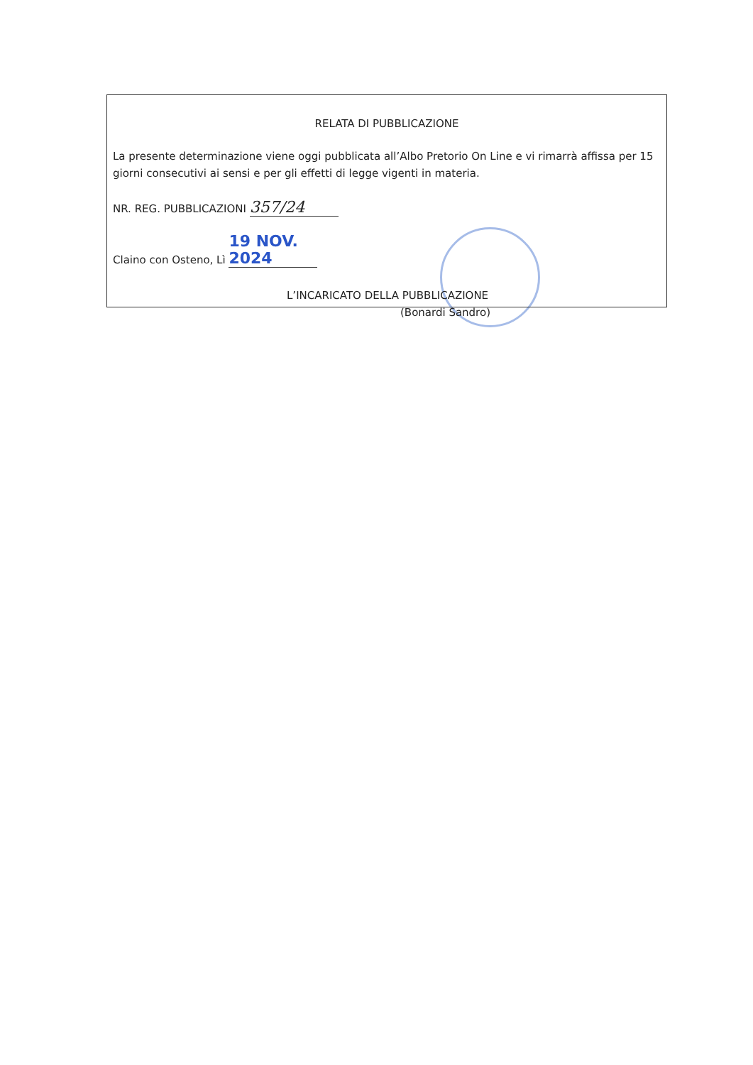RELATA DI PUBBLICAZIONE
La presente determinazione viene oggi pubblicata all’Albo Pretorio On Line e vi rimarrà affissa per 15 giorni consecutivi ai sensi e per gli effetti di legge vigenti in materia.
NR. REG. PUBBLICAZIONI 357/24
Claino con Osteno, Lì 19 NOV. 2024
L’INCARICATO DELLA PUBBLICAZIONE
(Bonardi Sandro)